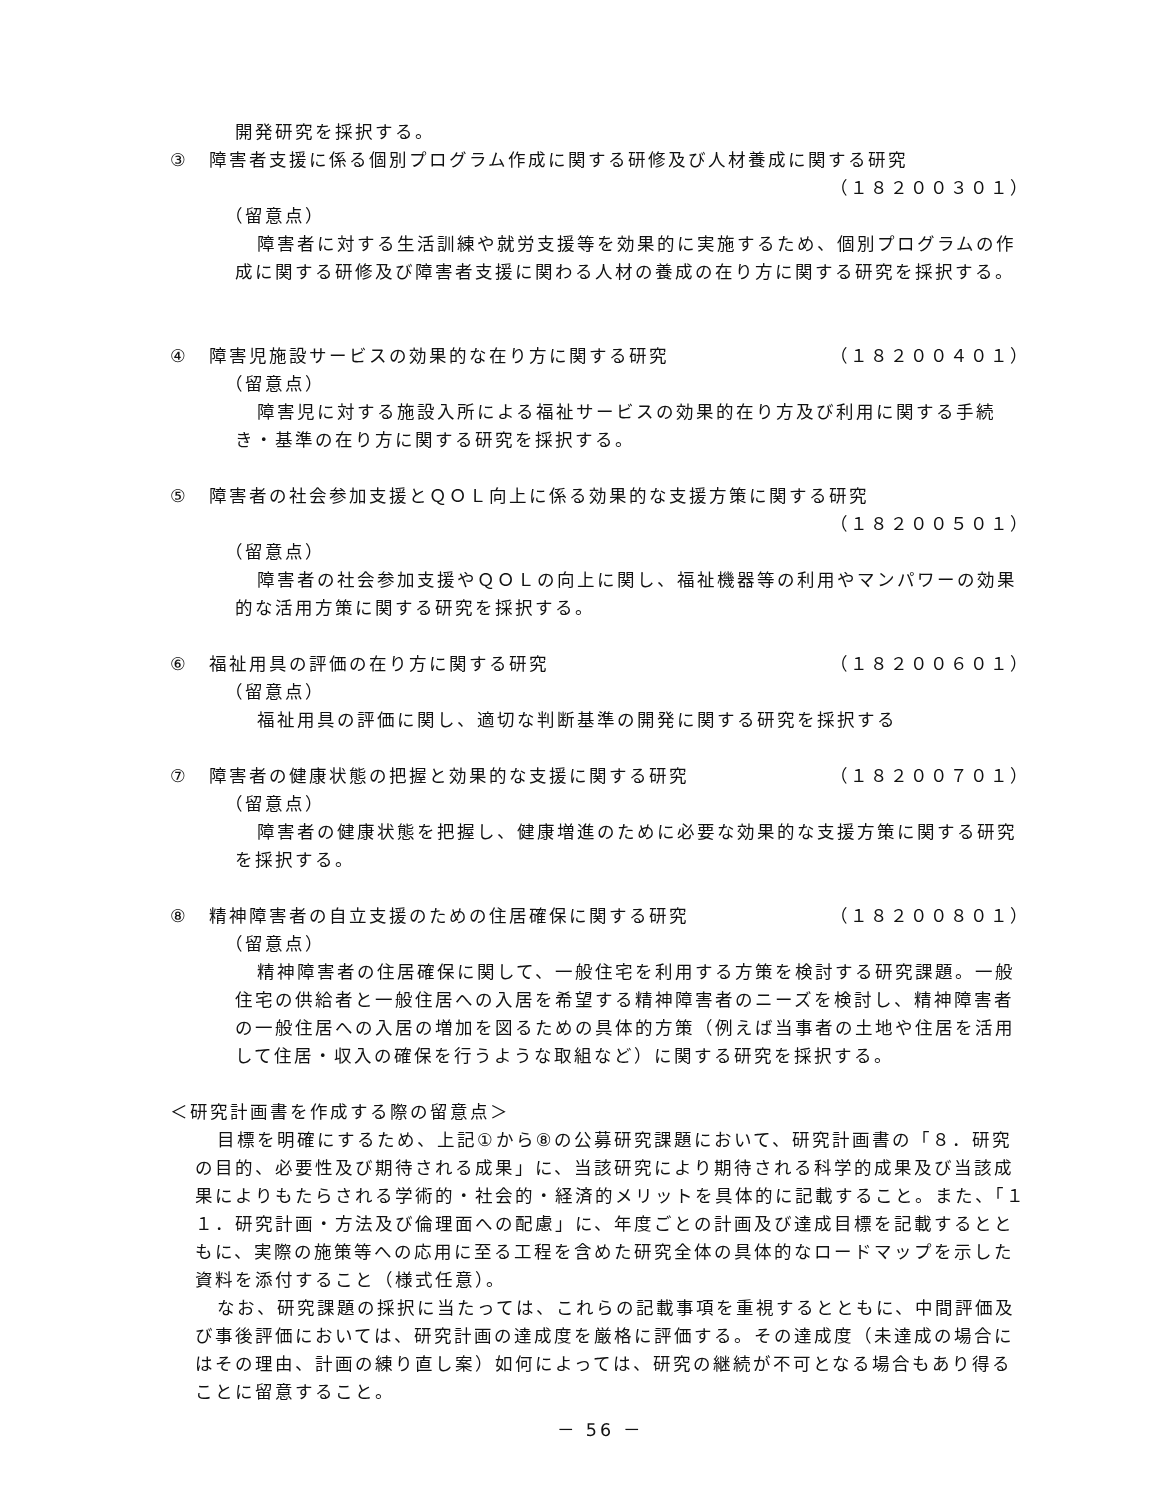開発研究を採択する。
③　障害者支援に係る個別プログラム作成に関する研修及び人材養成に関する研究
（１８２００３０１）
（留意点）
障害者に対する生活訓練や就労支援等を効果的に実施するため、個別プログラムの作成に関する研修及び障害者支援に関わる人材の養成の在り方に関する研究を採択する。
④　障害児施設サービスの効果的な在り方に関する研究 （１８２００４０１）
（留意点）
障害児に対する施設入所による福祉サービスの効果的在り方及び利用に関する手続き・基準の在り方に関する研究を採択する。
⑤　障害者の社会参加支援とＱＯＬ向上に係る効果的な支援方策に関する研究
（１８２００５０１）
（留意点）
障害者の社会参加支援やＱＯＬの向上に関し、福祉機器等の利用やマンパワーの効果的な活用方策に関する研究を採択する。
⑥　福祉用具の評価の在り方に関する研究 （１８２００６０１）
（留意点）
福祉用具の評価に関し、適切な判断基準の開発に関する研究を採択する
⑦　障害者の健康状態の把握と効果的な支援に関する研究 （１８２００７０１）
（留意点）
障害者の健康状態を把握し、健康増進のために必要な効果的な支援方策に関する研究を採択する。
⑧　精神障害者の自立支援のための住居確保に関する研究 （１８２００８０１）
（留意点）
精神障害者の住居確保に関して、一般住宅を利用する方策を検討する研究課題。一般住宅の供給者と一般住居への入居を希望する精神障害者のニーズを検討し、精神障害者の一般住居への入居の増加を図るための具体的方策（例えば当事者の土地や住居を活用して住居・収入の確保を行うような取組など）に関する研究を採択する。
＜研究計画書を作成する際の留意点＞
目標を明確にするため、上記①から⑧の公募研究課題において、研究計画書の「８．研究の目的、必要性及び期待される成果」に、当該研究により期待される科学的成果及び当該成果によりもたらされる学術的・社会的・経済的メリットを具体的に記載すること。また、「１１．研究計画・方法及び倫理面への配慮」に、年度ごとの計画及び達成目標を記載するとともに、実際の施策等への応用に至る工程を含めた研究全体の具体的なロードマップを示した資料を添付すること（様式任意）。
なお、研究課題の採択に当たっては、これらの記載事項を重視するとともに、中間評価及び事後評価においては、研究計画の達成度を厳格に評価する。その達成度（未達成の場合にはその理由、計画の練り直し案）如何によっては、研究の継続が不可となる場合もあり得ることに留意すること。
－ 56 －